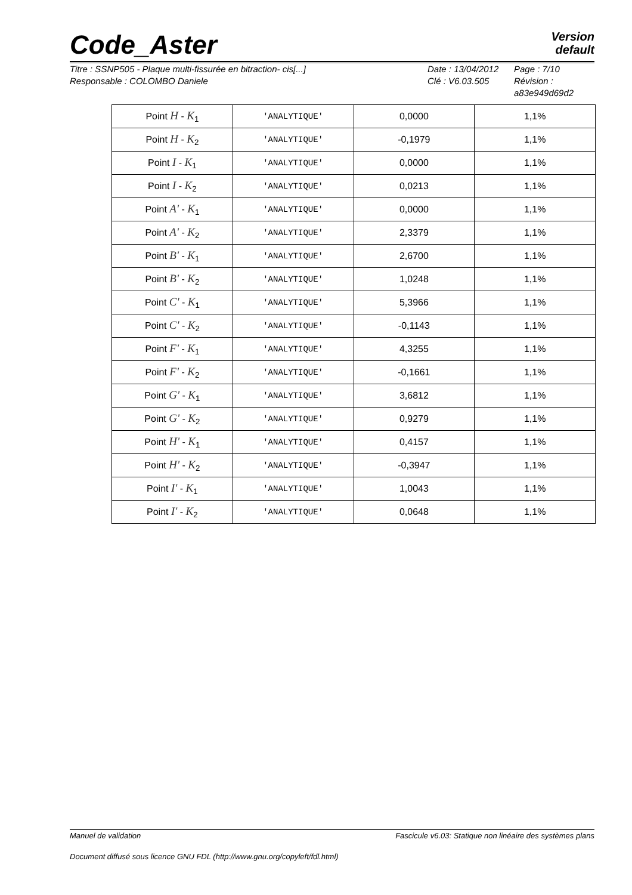Code_Aster
Version
default
Titre : SSNP505 - Plaque multi-fissurée en bitraction- cis[...]
Responsable : COLOMBO Daniele
Date : 13/04/2012
Clé : V6.03.505
Page : 7/10
Révision :
a83e949d69d2
| Point H - K<sub>1</sub> | 'ANALYTIQUE' | 0,0000 | 1,1% |
| Point H - K<sub>2</sub> | 'ANALYTIQUE' | -0,1979 | 1,1% |
| Point I - K<sub>1</sub> | 'ANALYTIQUE' | 0,0000 | 1,1% |
| Point I - K<sub>2</sub> | 'ANALYTIQUE' | 0,0213 | 1,1% |
| Point A' - K<sub>1</sub> | 'ANALYTIQUE' | 0,0000 | 1,1% |
| Point A' - K<sub>2</sub> | 'ANALYTIQUE' | 2,3379 | 1,1% |
| Point B' - K<sub>1</sub> | 'ANALYTIQUE' | 2,6700 | 1,1% |
| Point B' - K<sub>2</sub> | 'ANALYTIQUE' | 1,0248 | 1,1% |
| Point C' - K<sub>1</sub> | 'ANALYTIQUE' | 5,3966 | 1,1% |
| Point C' - K<sub>2</sub> | 'ANALYTIQUE' | -0,1143 | 1,1% |
| Point F' - K<sub>1</sub> | 'ANALYTIQUE' | 4,3255 | 1,1% |
| Point F' - K<sub>2</sub> | 'ANALYTIQUE' | -0,1661 | 1,1% |
| Point G' - K<sub>1</sub> | 'ANALYTIQUE' | 3,6812 | 1,1% |
| Point G' - K<sub>2</sub> | 'ANALYTIQUE' | 0,9279 | 1,1% |
| Point H' - K<sub>1</sub> | 'ANALYTIQUE' | 0,4157 | 1,1% |
| Point H' - K<sub>2</sub> | 'ANALYTIQUE' | -0,3947 | 1,1% |
| Point I' - K<sub>1</sub> | 'ANALYTIQUE' | 1,0043 | 1,1% |
| Point I' - K<sub>2</sub> | 'ANALYTIQUE' | 0,0648 | 1,1% |
Manuel de validation Fascicule v6.03: Statique non linéaire des systèmes plans
Document diffusé sous licence GNU FDL (http://www.gnu.org/copyleft/fdl.html)